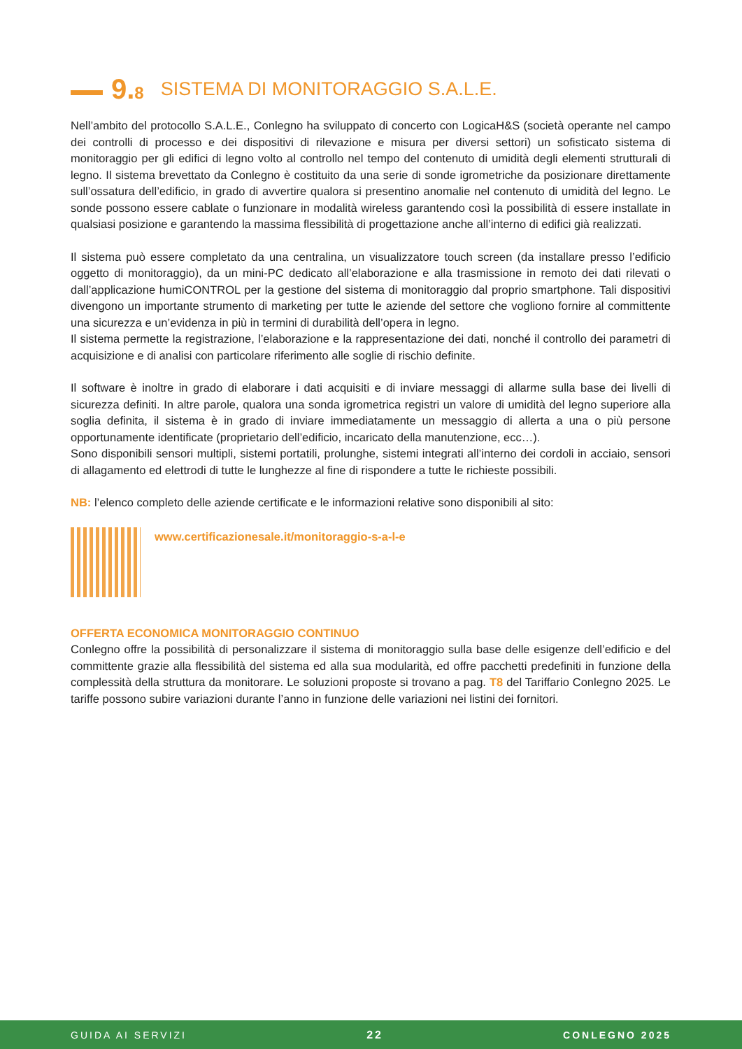9.8 SISTEMA DI MONITORAGGIO S.A.L.E.
Nell’ambito del protocollo S.A.L.E., Conlegno ha sviluppato di concerto con LogicaH&S (società operante nel campo dei controlli di processo e dei dispositivi di rilevazione e misura per diversi settori) un sofisticato sistema di monitoraggio per gli edifici di legno volto al controllo nel tempo del contenuto di umidità degli elementi strutturali di legno. Il sistema brevettato da Conlegno è costituito da una serie di sonde igrometriche da posizionare direttamente sull’ossatura dell’edificio, in grado di avvertire qualora si presentino anomalie nel contenuto di umidità del legno. Le sonde possono essere cablate o funzionare in modalità wireless garantendo così la possibilità di essere installate in qualsiasi posizione e garantendo la massima flessibilità di progettazione anche all’interno di edifici già realizzati.
Il sistema può essere completato da una centralina, un visualizzatore touch screen (da installare presso l’edificio oggetto di monitoraggio), da un mini-PC dedicato all’elaborazione e alla trasmissione in remoto dei dati rilevati o dall’applicazione humiCONTROL per la gestione del sistema di monitoraggio dal proprio smartphone. Tali dispositivi divengono un importante strumento di marketing per tutte le aziende del settore che vogliono fornire al committente una sicurezza e un’evidenza in più in termini di durabilità dell’opera in legno.
Il sistema permette la registrazione, l’elaborazione e la rappresentazione dei dati, nonché il controllo dei parametri di acquisizione e di analisi con particolare riferimento alle soglie di rischio definite.
Il software è inoltre in grado di elaborare i dati acquisiti e di inviare messaggi di allarme sulla base dei livelli di sicurezza definiti. In altre parole, qualora una sonda igrometrica registri un valore di umidità del legno superiore alla soglia definita, il sistema è in grado di inviare immediatamente un messaggio di allerta a una o più persone opportunamente identificate (proprietario dell’edificio, incaricato della manutenzione, ecc…).
Sono disponibili sensori multipli, sistemi portatili, prolunghe, sistemi integrati all’interno dei cordoli in acciaio, sensori di allagamento ed elettrodi di tutte le lunghezze al fine di rispondere a tutte le richieste possibili.
NB: l’elenco completo delle aziende certificate e le informazioni relative sono disponibili al sito:
www.certificazionesale.it/monitoraggio-s-a-l-e
OFFERTA ECONOMICA MONITORAGGIO CONTINUO
Conlegno offre la possibilità di personalizzare il sistema di monitoraggio sulla base delle esigenze dell’edificio e del committente grazie alla flessibilità del sistema ed alla sua modularità, ed offre pacchetti predefiniti in funzione della complessità della struttura da monitorare. Le soluzioni proposte si trovano a pag. T8 del Tariffario Conlegno 2025. Le tariffe possono subire variazioni durante l’anno in funzione delle variazioni nei listini dei fornitori.
GUIDA AI SERVIZI 22 CONLEGNO 2025